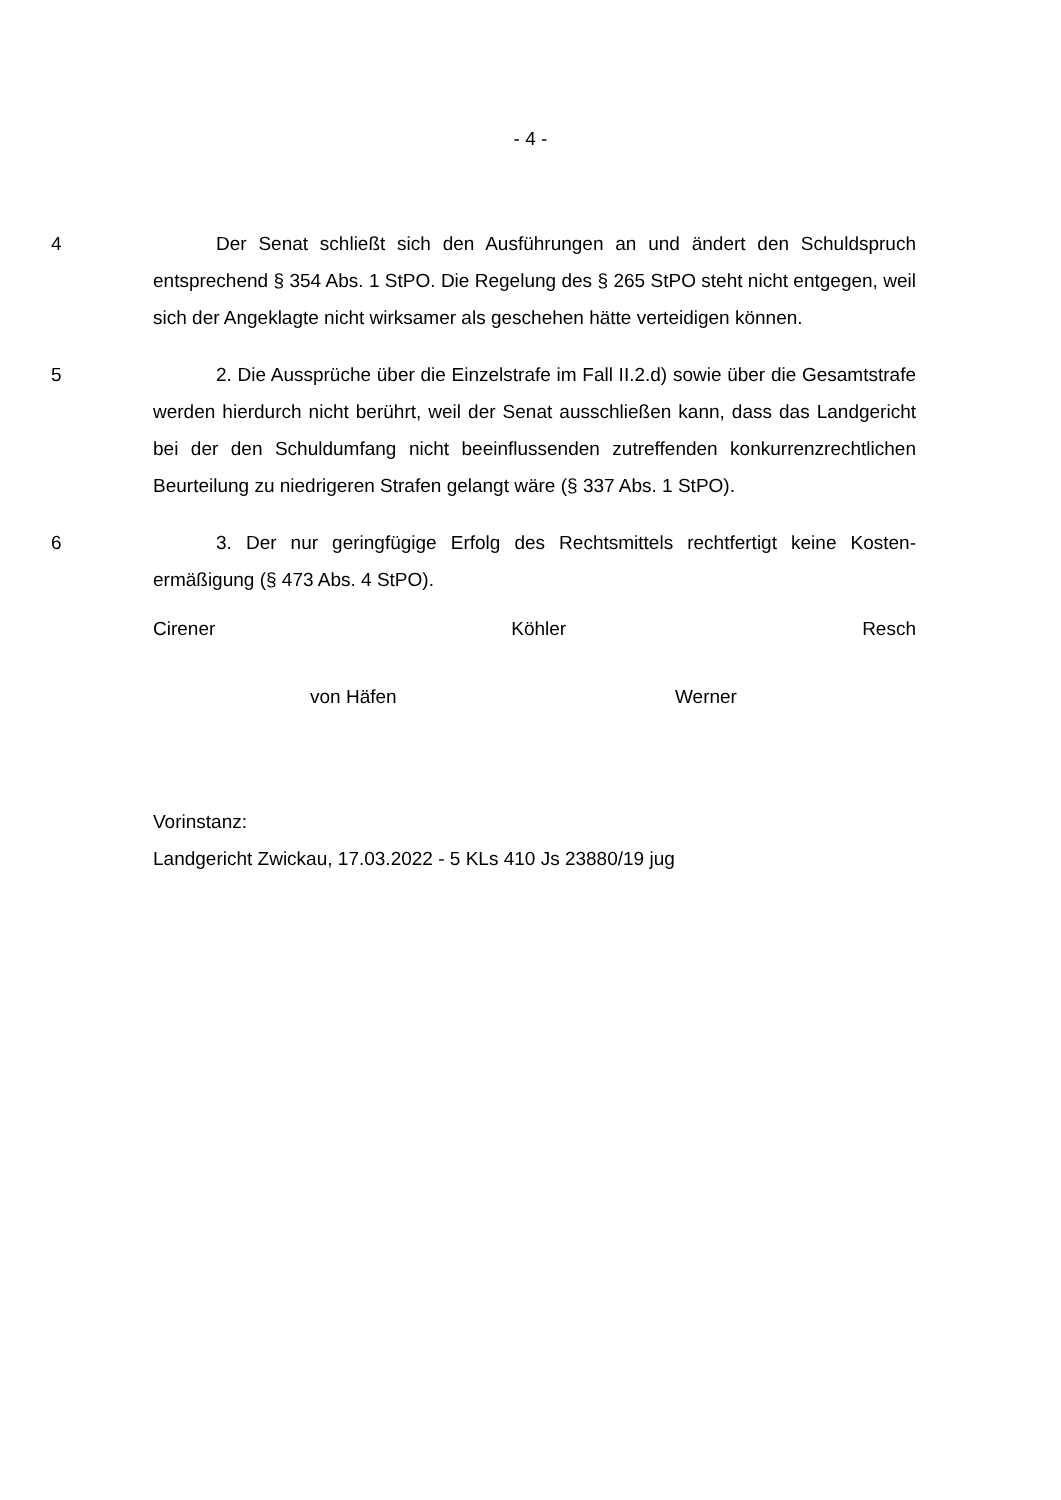- 4 -
4 Der Senat schließt sich den Ausführungen an und ändert den Schuld­spruch entsprechend § 354 Abs. 1 StPO. Die Regelung des § 265 StPO steht nicht entgegen, weil sich der Angeklagte nicht wirksamer als geschehen hätte verteidigen können.
5 2. Die Aussprüche über die Einzelstrafe im Fall II.2.d) sowie über die Ge­samtstrafe werden hierdurch nicht berührt, weil der Senat ausschließen kann, dass das Landgericht bei der den Schuldumfang nicht beeinflussenden zutref­fenden konkurrenzrechtlichen Beurteilung zu niedrigeren Strafen gelangt wäre (§ 337 Abs. 1 StPO).
6 3. Der nur geringfügige Erfolg des Rechtsmittels rechtfertigt keine Kosten­ermäßigung (§ 473 Abs. 4 StPO).
Cirener Köhler Resch
von Häfen Werner
Vorinstanz:
Landgericht Zwickau, 17.03.2022 - 5 KLs 410 Js 23880/19 jug